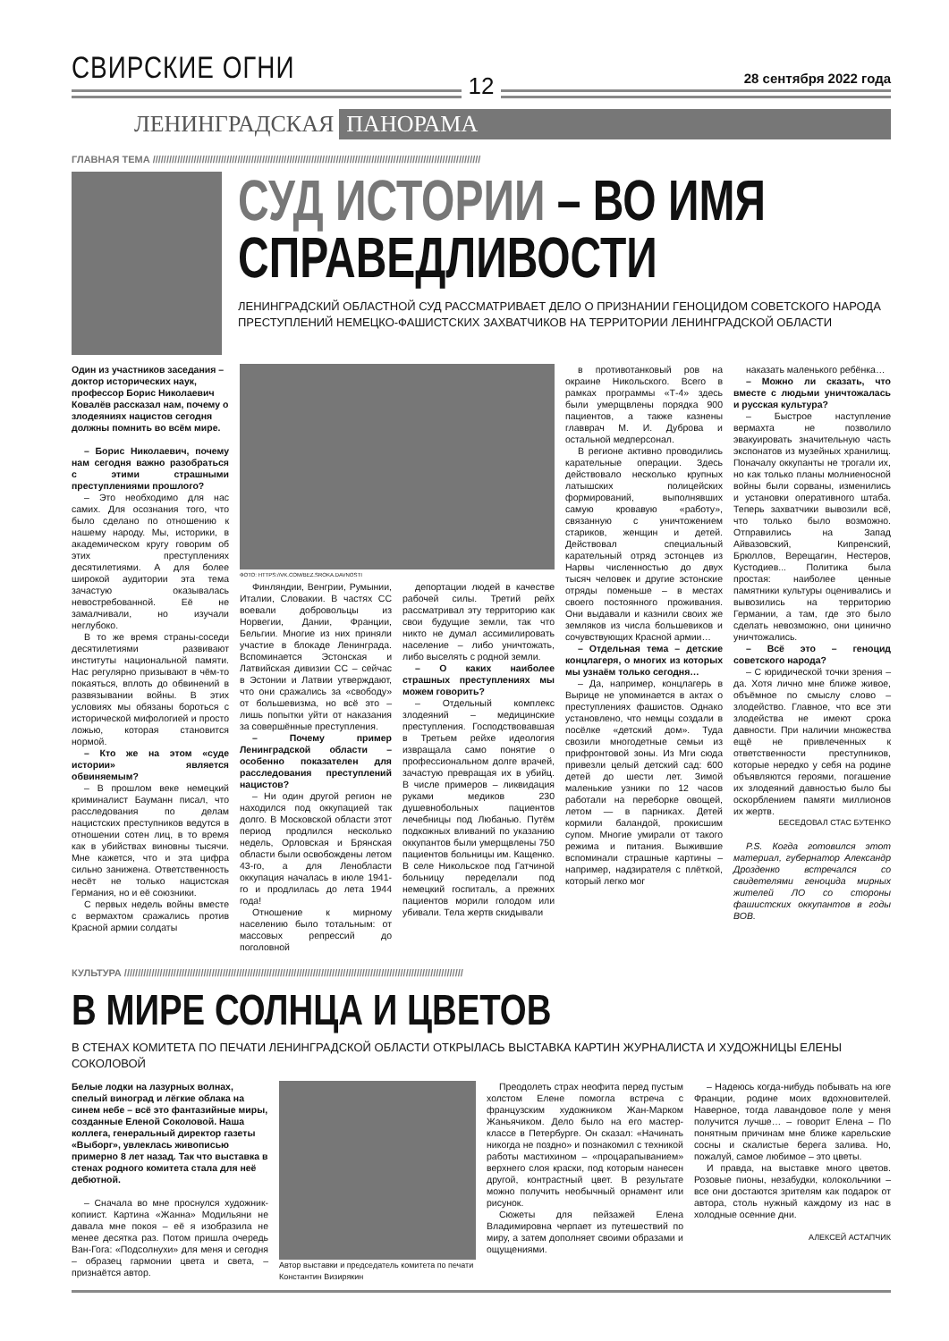СВИРСКИЕ ОГНИ
28 сентября 2022 года
12
ЛЕНИНГРАДСКАЯ ПАНОРАМА
ГЛАВНАЯ ТЕМА ////////////////////////////////////////////////////////////////////////////////////////////////////////////////////////
СУД ИСТОРИИ – ВО ИМЯ
СПРАВЕДЛИВОСТИ
ЛЕНИНГРАДСКИЙ ОБЛАСТНОЙ СУД РАССМАТРИВАЕТ ДЕЛО О ПРИЗНАНИИ ГЕНОЦИДОМ СОВЕТСКОГО НАРОДА ПРЕСТУПЛЕНИЙ НЕМЕЦКО-ФАШИСТСКИХ ЗАХВАТЧИКОВ НА ТЕРРИТОРИИ ЛЕНИНГРАДСКОЙ ОБЛАСТИ
Один из участников заседания – доктор исторических наук, профессор Борис Николаевич Ковалёв рассказал нам, почему о злодеяниях нацистов сегодня должны помнить во всём мире.
– Борис Николаевич, почему нам сегодня важно разобраться с этими страшными преступлениями прошлого?
– Это необходимо для нас самих. Для осознания того, что было сделано по отношению к нашему народу. Мы, историки, в академическом кругу говорим об этих преступлениях десятилетиями. А для более широкой аудитории эта тема зачастую оказывалась невостребованной. Её не замалчивали, но изучали неглубоко.
В то же время страны-соседи десятилетиями развивают институты национальной памяти. Нас регулярно призывают в чём-то покаяться, вплоть до обвинений в развязывании войны. В этих условиях мы обязаны бороться с исторической мифологией и просто ложью, которая становится нормой.
– Кто же на этом «суде истории» является обвиняемым?
– В прошлом веке немецкий криминалист Бауманн писал, что расследования по делам нацистских преступников ведутся в отношении сотен лиц, в то время как в убийствах виновны тысячи. Мне кажется, что и эта цифра сильно занижена. Ответственность несёт не только нацистская Германия, но и её союзники.
С первых недель войны вместе с вермахтом сражались против Красной армии солдаты
ФОТО: HTTPS://VK.COM/BEZ.SROKA.DAVNOSTI
Финляндии, Венгрии, Румынии, Италии, Словакии. В частях СС воевали добровольцы из Норвегии, Дании, Франции, Бельгии. Многие из них приняли участие в блокаде Ленинграда. Вспоминается Эстонская и Латвийская дивизии СС – сейчас в Эстонии и Латвии утверждают, что они сражались за «свободу» от большевизма, но всё это – лишь попытки уйти от наказания за совершённые преступления.
– Почему пример Ленинградской области – особенно показателен для расследования преступлений нацистов?
– Ни один другой регион не находился под оккупацией так долго. В Московской области этот период продлился несколько недель, Орловская и Брянская области были освобождены летом 43-го, а для Ленобласти оккупация началась в июле 1941-го и продлилась до лета 1944 года!
Отношение к мирному населению было тотальным: от массовых репрессий до поголовной
депортации людей в качестве рабочей силы. Третий рейх рассматривал эту территорию как свои будущие земли, так что никто не думал ассимилировать население – либо уничтожать, либо выселять с родной земли.
– О каких наиболее страшных преступлениях мы можем говорить?
– Отдельный комплекс злодеяний – медицинские преступления. Господствовавшая в Третьем рейхе идеология извращала само понятие о профессиональном долге врачей, зачастую превращая их в убийц. В числе примеров – ликвидация руками медиков 230 душевнобольных пациентов лечебницы под Любанью. Путём подкожных вливаний по указанию оккупантов были умерщвлены 750 пациентов больницы им. Кащенко. В селе Никольское под Гатчиной больницу переделали под немецкий госпиталь, а прежних пациентов морили голодом или убивали. Тела жертв скидывали
в противотанковый ров на окраине Никольского. Всего в рамках программы «Т-4» здесь были умерщвлены порядка 900 пациентов, а также казнены главврач М. И. Дуброва и остальной медперсонал.
В регионе активно проводились карательные операции. Здесь действовало несколько крупных латышских полицейских формирований, выполнявших самую кровавую «работу», связанную с уничтожением стариков, женщин и детей. Действовал специальный карательный отряд эстонцев из Нарвы численностью до двух тысяч человек и другие эстонские отряды поменьше – в местах своего постоянного проживания. Они выдавали и казнили своих же земляков из числа большевиков и сочувствующих Красной армии…
– Отдельная тема – детские концлагеря, о многих из которых мы узнаём только сегодня…
– Да, например, концлагерь в Вырице не упоминается в актах о преступлениях фашистов. Однако установлено, что немцы создали в посёлке «детский дом». Туда свозили многодетные семьи из прифронтовой зоны. Из Мги сюда привезли целый детский сад: 600 детей до шести лет. Зимой маленькие узники по 12 часов работали на переборке овощей, летом — в парниках. Детей кормили баландой, прокисшим супом. Многие умирали от такого режима и питания. Выжившие вспоминали страшные картины – например, надзирателя с плёткой, который легко мог
наказать маленького ребёнка…
– Можно ли сказать, что вместе с людьми уничтожалась и русская культура?
– Быстрое наступление вермахта не позволило эвакуировать значительную часть экспонатов из музейных хранилищ. Поначалу оккупанты не трогали их, но как только планы молниеносной войны были сорваны, изменились и установки оперативного штаба. Теперь захватчики вывозили всё, что только было возможно. Отправились на Запад Айвазовский, Кипренский, Брюллов, Верещагин, Нестеров, Кустодиев... Политика была простая: наиболее ценные памятники культуры оценивались и вывозились на территорию Германии, а там, где это было сделать невозможно, они цинично уничтожались.
– Всё это – геноцид советского народа?
– С юридической точки зрения – да. Хотя лично мне ближе живое, объёмное по смыслу слово – злодейство. Главное, что все эти злодейства не имеют срока давности. При наличии множества ещё не привлеченных к ответственности преступников, которые нередко у себя на родине объявляются героями, погашение их злодеяний давностью было бы оскорблением памяти миллионов их жертв.
БЕСЕДОВАЛ СТАС БУТЕНКО
P.S. Когда готовился этот материал, губернатор Александр Дрозденко встречался со свидетелями геноцида мирных жителей ЛО со стороны фашистских оккупантов в годы ВОВ.
КУЛЬТУРА ////////////////////////////////////////////////////////////////////////////////////////////////////////////////////////////
В МИРЕ СОЛНЦА И ЦВЕТОВ
В СТЕНАХ КОМИТЕТА ПО ПЕЧАТИ ЛЕНИНГРАДСКОЙ ОБЛАСТИ ОТКРЫЛАСЬ ВЫСТАВКА КАРТИН ЖУРНАЛИСТА И ХУДОЖНИЦЫ ЕЛЕНЫ СОКОЛОВОЙ
Белые лодки на лазурных волнах, спелый виноград и лёгкие облака на синем небе – всё это фантазийные миры, созданные Еленой Соколовой. Наша коллега, генеральный директор газеты «Выборг», увлеклась живописью примерно 8 лет назад. Так что выставка в стенах родного комитета стала для неё дебютной.
– Сначала во мне проснулся художник-копиист. Картина «Жанна» Модильяни не давала мне покоя – её я изобразила не менее десятка раз. Потом пришла очередь Ван-Гога: «Подсолнухи» для меня и сегодня – образец гармонии цвета и света, – признаётся автор.
Автор выставки и председатель комитета по печати Константин Визирякин
Преодолеть страх неофита перед пустым холстом Елене помогла встреча с французским художником Жан-Марком Жаньячиком. Дело было на его мастер-классе в Петербурге. Он сказал: «Начинать никогда не поздно» и познакомил с техникой работы мастихином – «процарапыванием» верхнего слоя краски, под которым нанесен другой, контрастный цвет. В результате можно получить необычный орнамент или рисунок.
Сюжеты для пейзажей Елена Владимировна черпает из путешествий по миру, а затем дополняет своими образами и ощущениями.
– Надеюсь когда-нибудь побывать на юге Франции, родине моих вдохновителей. Наверное, тогда лавандовое поле у меня получится лучше… – говорит Елена – По понятным причинам мне ближе карельские сосны и скалистые берега залива. Но, пожалуй, самое любимое – это цветы.
И правда, на выставке много цветов. Розовые пионы, незабудки, колокольчики – все они достаются зрителям как подарок от автора, столь нужный каждому из нас в холодные осенние дни.
АЛЕКСЕЙ АСТАПЧИК